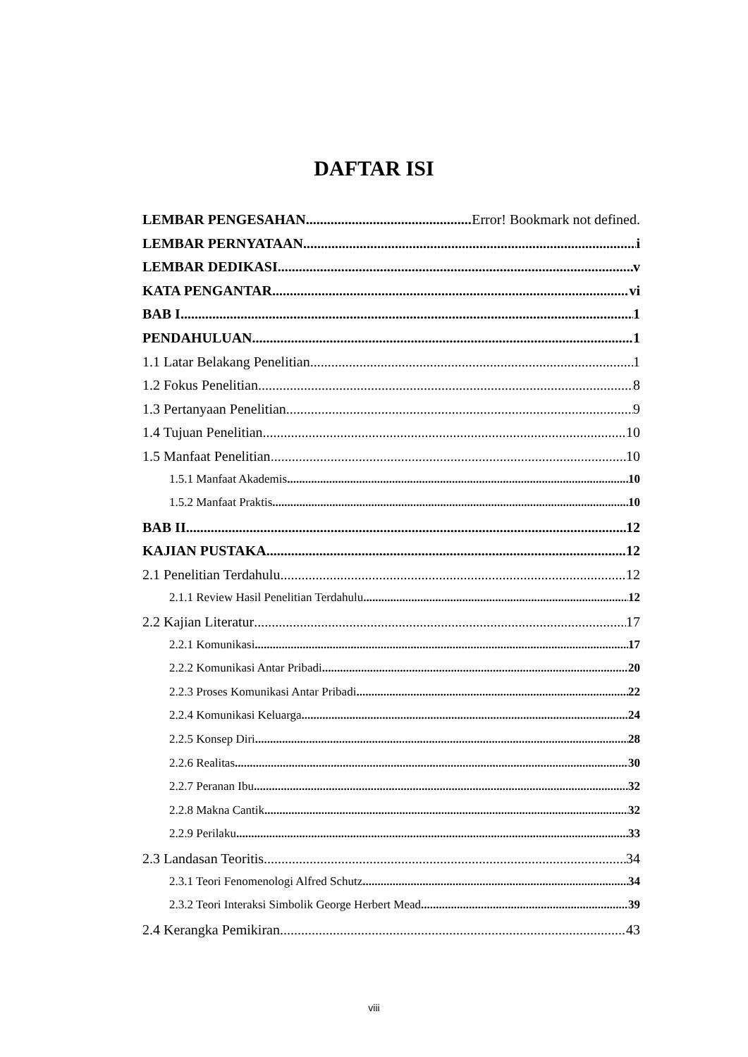DAFTAR ISI
LEMBAR PENGESAHAN Error! Bookmark not defined.
LEMBAR PERNYATAAN i
LEMBAR DEDIKASI v
KATA PENGANTAR vi
BAB I 1
PENDAHULUAN 1
1.1 Latar Belakang Penelitian 1
1.2 Fokus Penelitian 8
1.3 Pertanyaan Penelitian 9
1.4 Tujuan Penelitian 10
1.5 Manfaat Penelitian 10
1.5.1 Manfaat Akademis 10
1.5.2 Manfaat Praktis 10
BAB II 12
KAJIAN PUSTAKA 12
2.1 Penelitian Terdahulu 12
2.1.1 Review Hasil Penelitian Terdahulu 12
2.2 Kajian Literatur 17
2.2.1 Komunikasi 17
2.2.2 Komunikasi Antar Pribadi 20
2.2.3 Proses Komunikasi Antar Pribadi 22
2.2.4 Komunikasi Keluarga 24
2.2.5 Konsep Diri 28
2.2.6 Realitas 30
2.2.7 Peranan Ibu 32
2.2.8 Makna Cantik 32
2.2.9 Perilaku 33
2.3 Landasan Teoritis 34
2.3.1 Teori Fenomenologi Alfred Schutz 34
2.3.2 Teori Interaksi Simbolik George Herbert Mead 39
2.4 Kerangka Pemikiran 43
viii